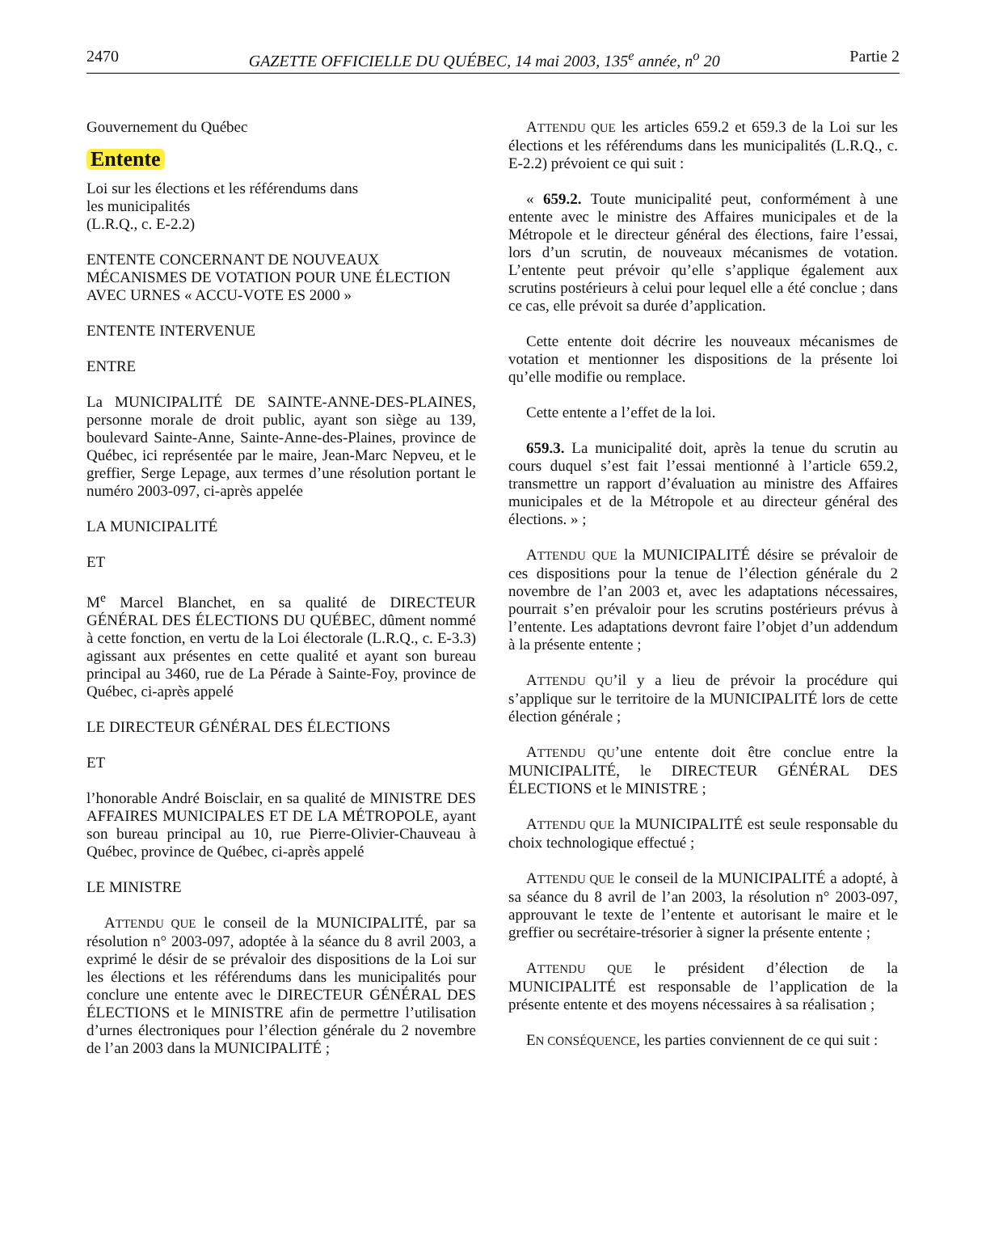2470 GAZETTE OFFICIELLE DU QUÉBEC, 14 mai 2003, 135<sup>e</sup> année, n<sup>o</sup> 20 Partie 2
Gouvernement du Québec
Entente
Loi sur les élections et les référendums dans
les municipalités
(L.R.Q., c. E-2.2)
ENTENTE CONCERNANT DE NOUVEAUX MÉCANISMES DE VOTATION POUR UNE ÉLECTION AVEC URNES « ACCU-VOTE ES 2000 »
ENTENTE INTERVENUE
ENTRE
La MUNICIPALITÉ DE SAINTE-ANNE-DES-PLAINES, personne morale de droit public, ayant son siège au 139, boulevard Sainte-Anne, Sainte-Anne-des-Plaines, province de Québec, ici représentée par le maire, Jean-Marc Nepveu, et le greffier, Serge Lepage, aux termes d’une résolution portant le numéro 2003-097, ci-après appelée
LA MUNICIPALITÉ
ET
M<sup>e</sup> Marcel Blanchet, en sa qualité de DIRECTEUR GÉNÉRAL DES ÉLECTIONS DU QUÉBEC, dûment nommé à cette fonction, en vertu de la Loi électorale (L.R.Q., c. E-3.3) agissant aux présentes en cette qualité et ayant son bureau principal au 3460, rue de La Pérade à Sainte-Foy, province de Québec, ci-après appelé
LE DIRECTEUR GÉNÉRAL DES ÉLECTIONS
ET
l’honorable André Boisclair, en sa qualité de MINISTRE DES AFFAIRES MUNICIPALES ET DE LA MÉTROPOLE, ayant son bureau principal au 10, rue Pierre-Olivier-Chauveau à Québec, province de Québec, ci-après appelé
LE MINISTRE
ATTENDU QUE le conseil de la MUNICIPALITÉ, par sa résolution n° 2003-097, adoptée à la séance du 8 avril 2003, a exprimé le désir de se prévaloir des dispositions de la Loi sur les élections et les référendums dans les municipalités pour conclure une entente avec le DIRECTEUR GÉNÉRAL DES ÉLECTIONS et le MINISTRE afin de permettre l’utilisation d’urnes électroniques pour l’élection générale du 2 novembre de l’an 2003 dans la MUNICIPALITÉ ;
ATTENDU QUE les articles 659.2 et 659.3 de la Loi sur les élections et les référendums dans les municipalités (L.R.Q., c. E-2.2) prévoient ce qui suit :
« 659.2. Toute municipalité peut, conformément à une entente avec le ministre des Affaires municipales et de la Métropole et le directeur général des élections, faire l’essai, lors d’un scrutin, de nouveaux mécanismes de votation. L’entente peut prévoir qu’elle s’applique également aux scrutins postérieurs à celui pour lequel elle a été conclue ; dans ce cas, elle prévoit sa durée d’application.
Cette entente doit décrire les nouveaux mécanismes de votation et mentionner les dispositions de la présente loi qu’elle modifie ou remplace.
Cette entente a l’effet de la loi.
659.3. La municipalité doit, après la tenue du scrutin au cours duquel s’est fait l’essai mentionné à l’article 659.2, transmettre un rapport d’évaluation au ministre des Affaires municipales et de la Métropole et au directeur général des élections. » ;
ATTENDU QUE la MUNICIPALITÉ désire se prévaloir de ces dispositions pour la tenue de l’élection générale du 2 novembre de l’an 2003 et, avec les adaptations nécessaires, pourrait s’en prévaloir pour les scrutins postérieurs prévus à l’entente. Les adaptations devront faire l’objet d’un addendum à la présente entente ;
ATTENDU QU’il y a lieu de prévoir la procédure qui s’applique sur le territoire de la MUNICIPALITÉ lors de cette élection générale ;
ATTENDU QU’une entente doit être conclue entre la MUNICIPALITÉ, le DIRECTEUR GÉNÉRAL DES ÉLECTIONS et le MINISTRE ;
ATTENDU QUE la MUNICIPALITÉ est seule responsable du choix technologique effectué ;
ATTENDU QUE le conseil de la MUNICIPALITÉ a adopté, à sa séance du 8 avril de l’an 2003, la résolution n° 2003-097, approuvant le texte de l’entente et autorisant le maire et le greffier ou secrétaire-trésorier à signer la présente entente ;
ATTENDU QUE le président d’élection de la MUNICIPALITÉ est responsable de l’application de la présente entente et des moyens nécessaires à sa réalisation ;
EN CONSÉQUENCE, les parties conviennent de ce qui suit :